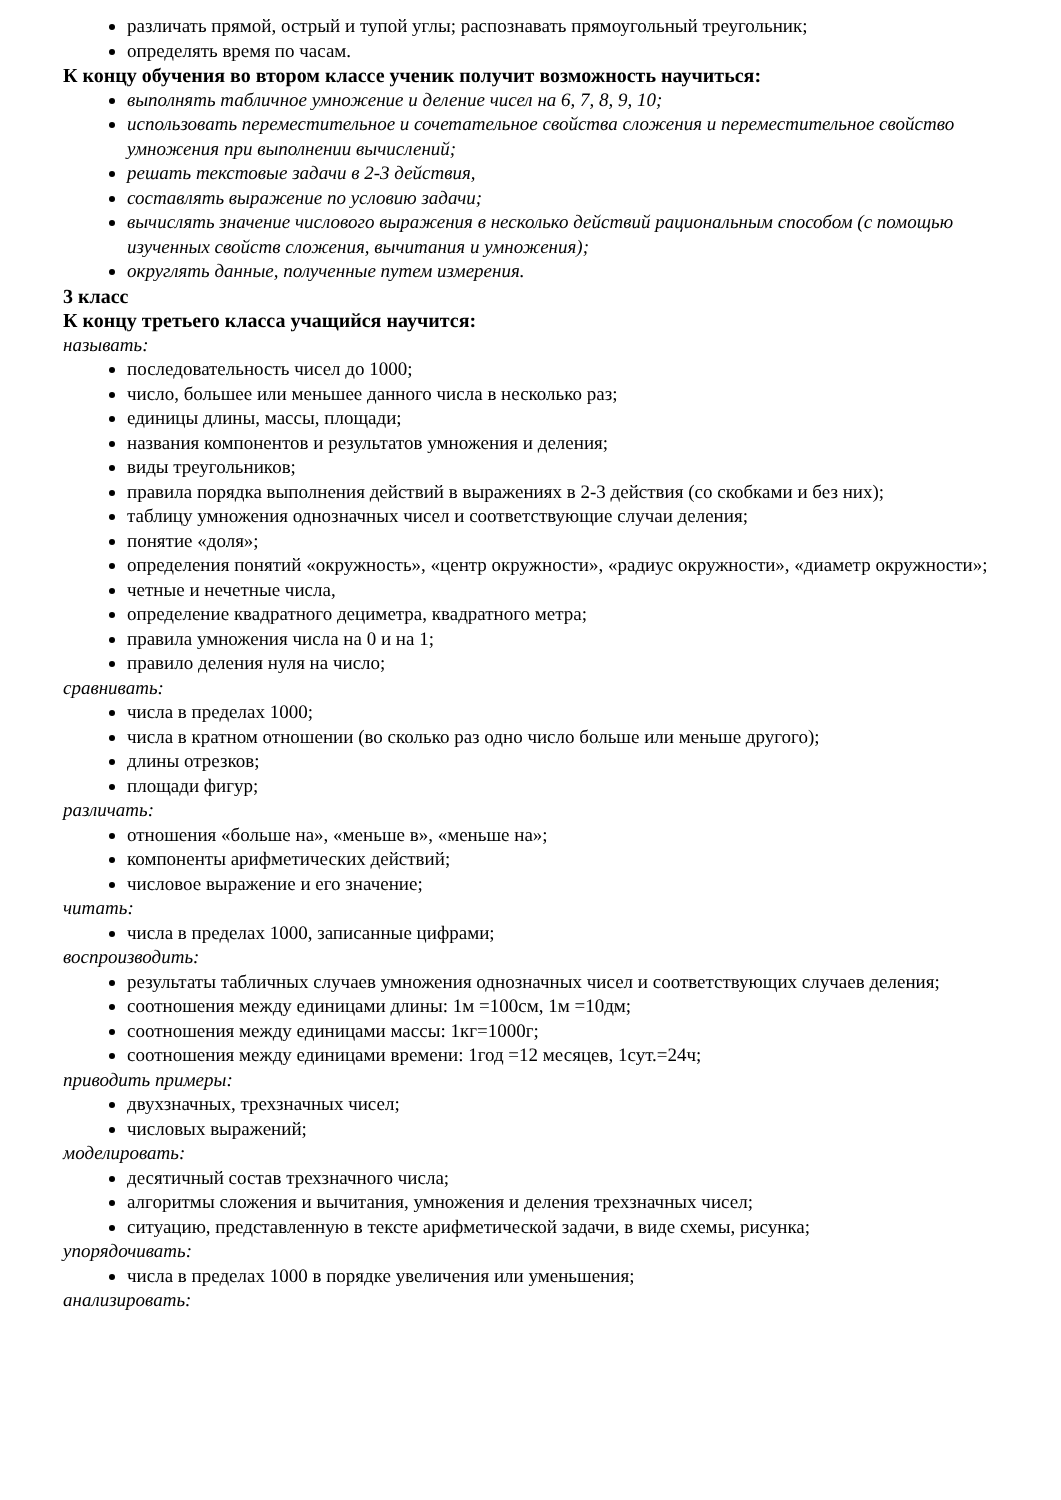различать прямой, острый и тупой углы; распознавать прямоугольный треугольник;
определять время по часам.
К концу обучения во втором классе ученик получит возможность научиться:
выполнять табличное умножение и деление чисел на 6, 7, 8, 9, 10;
использовать переместительное и сочетательное свойства сложения и переместительное свойство умножения при выполнении вычислений;
решать текстовые задачи в 2-3 действия,
составлять выражение по условию задачи;
вычислять значение числового выражения в несколько действий рациональным способом (с помощью изученных свойств сложения, вычитания и умножения);
округлять данные, полученные путем измерения.
3 класс
К концу третьего класса учащийся научится:
называть:
последовательность чисел до 1000;
число, большее или меньшее данного числа в несколько раз;
единицы длины, массы, площади;
названия компонентов и результатов умножения и деления;
виды треугольников;
правила порядка выполнения действий в выражениях в 2-3 действия (со скобками и без них);
таблицу умножения однозначных чисел и соответствующие случаи деления;
понятие «доля»;
определения понятий «окружность», «центр окружности», «радиус окружности», «диаметр окружности»;
четные и нечетные числа,
определение квадратного дециметра, квадратного метра;
правила умножения числа на 0 и на 1;
правило деления нуля на число;
сравнивать:
числа в пределах 1000;
числа в кратном отношении (во сколько раз одно число больше или меньше другого);
длины отрезков;
площади фигур;
различать:
отношения «больше на», «меньше в», «меньше на»;
компоненты арифметических действий;
числовое выражение и его значение;
читать:
числа в пределах 1000, записанные цифрами;
воспроизводить:
результаты табличных случаев умножения однозначных чисел и соответствующих случаев деления;
соотношения между единицами длины: 1м =100см, 1м =10дм;
соотношения между единицами массы: 1кг=1000г;
соотношения между единицами времени: 1год =12 месяцев, 1сут.=24ч;
приводить примеры:
двухзначных, трехзначных чисел;
числовых выражений;
моделировать:
десятичный состав трехзначного числа;
алгоритмы сложения и вычитания, умножения и деления трехзначных чисел;
ситуацию, представленную в тексте арифметической задачи, в виде схемы, рисунка;
упорядочивать:
числа в пределах 1000 в порядке увеличения или уменьшения;
анализировать: